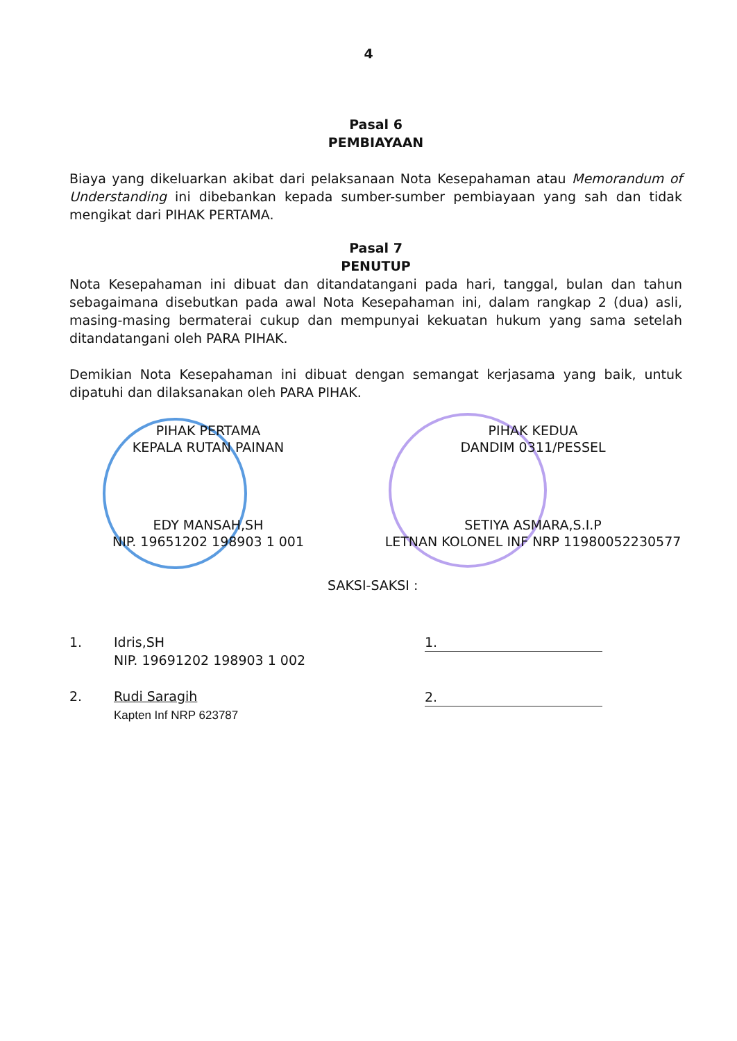4
Pasal 6
PEMBIAYAAN
Biaya yang dikeluarkan akibat dari pelaksanaan Nota Kesepahaman atau Memorandum of Understanding ini dibebankan kepada sumber-sumber pembiayaan yang sah dan tidak mengikat dari PIHAK PERTAMA.
Pasal 7
PENUTUP
Nota Kesepahaman ini dibuat dan ditandatangani pada hari, tanggal, bulan dan tahun sebagaimana disebutkan pada awal Nota Kesepahaman ini, dalam rangkap 2 (dua) asli, masing-masing bermaterai cukup dan mempunyai kekuatan hukum yang sama setelah ditandatangani oleh PARA PIHAK.
Demikian Nota Kesepahaman ini dibuat dengan semangat kerjasama yang baik, untuk dipatuhi dan dilaksanakan oleh PARA PIHAK.
PIHAK PERTAMA
KEPALA RUTAN PAINAN
EDY MANSAH,SH
NIP. 19651202 198903 1 001
PIHAK KEDUA
DANDIM 0311/PESSEL
SETIYA ASMARA,S.I.P
LETNAN KOLONEL INF NRP 11980052230577
SAKSI-SAKSI :
1. Idris,SH
NIP. 19691202 198903 1 002
2. Rudi Saragih
Kapten Inf NRP 623787
1.
2.